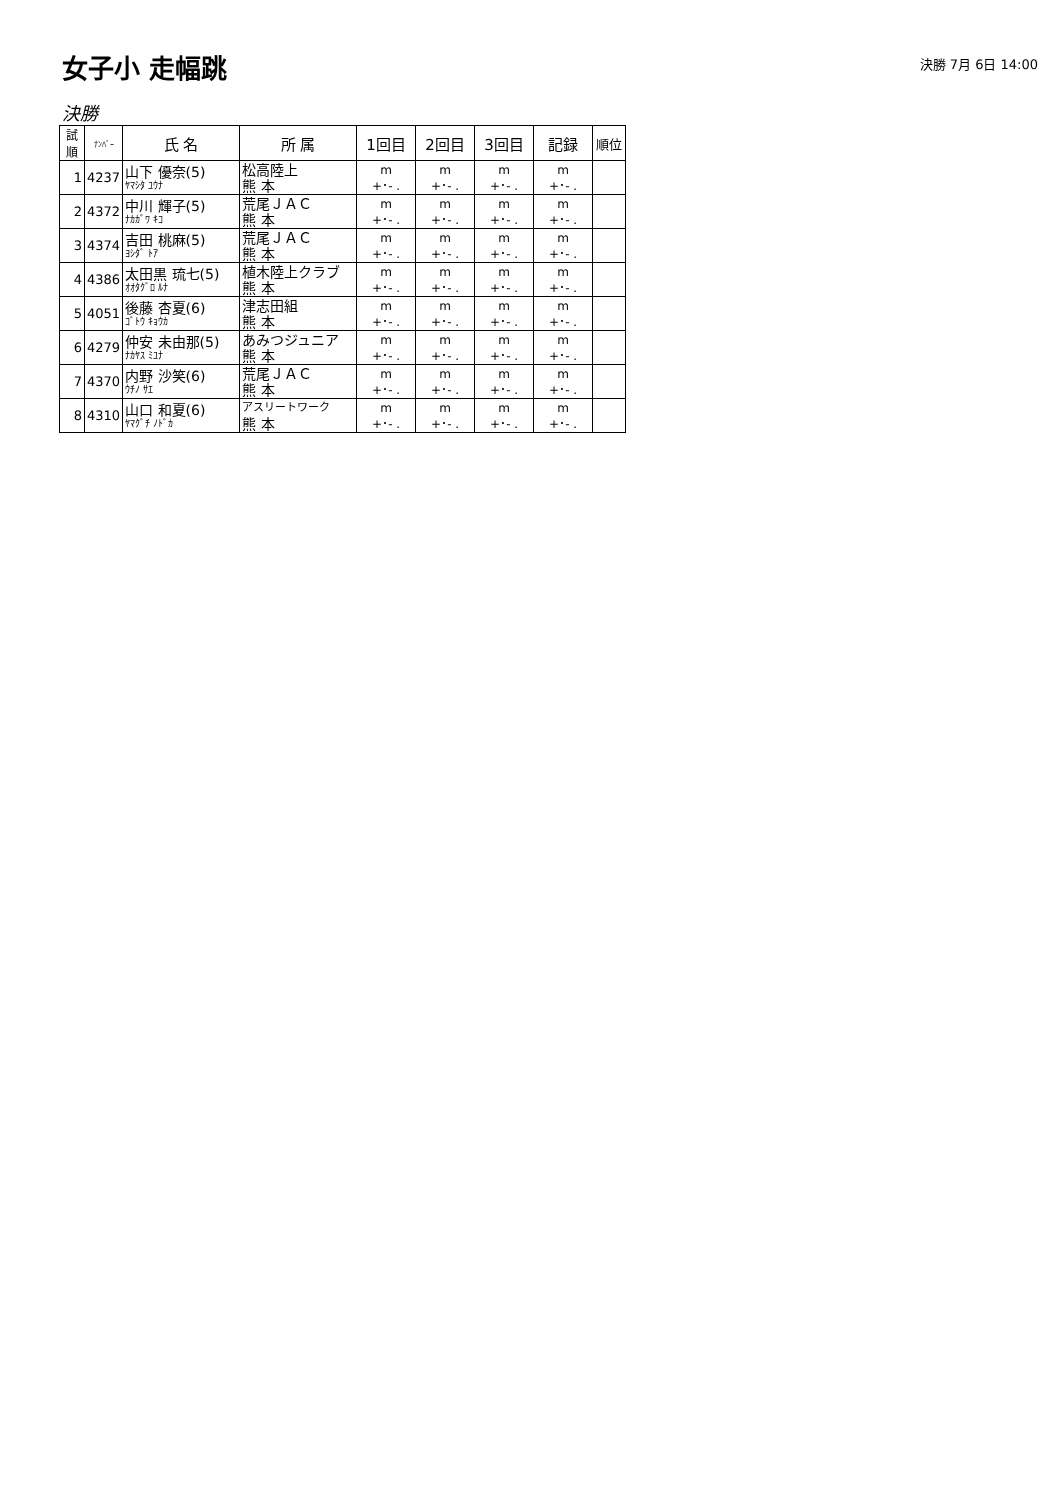女子小 走幅跳
決勝 7月 6日 14:00
決勝
| 試 順 | ﾅﾝﾊﾞｰ | 氏 名 | 所 属 | 1回目 | 2回目 | 3回目 | 記録 | 順位 |
| --- | --- | --- | --- | --- | --- | --- | --- | --- |
| 1 | 4237 | 山下 優奈(5) ﾔﾏｼﾀ ﾕｳﾅ | 松高陸上 熊 本 | m +･- . | m +･- . | m +･- . | m +･- . | |
| 2 | 4372 | 中川 輝子(5) ﾅｶｶﾞﾜ ｷｺ | 荒尾ＪＡＣ 熊 本 | m +･- . | m +･- . | m +･- . | m +･- . | |
| 3 | 4374 | 吉田 桃麻(5) ﾖｼﾀﾞ ﾄｱ | 荒尾ＪＡＣ 熊 本 | m +･- . | m +･- . | m +･- . | m +･- . | |
| 4 | 4386 | 太田黒 琉七(5) ｵｵﾀｸﾞﾛ ﾙﾅ | 植木陸上クラブ 熊 本 | m +･- . | m +･- . | m +･- . | m +･- . | |
| 5 | 4051 | 後藤 杏夏(6) ｺﾞﾄｳ ｷｮｳｶ | 津志田組 熊 本 | m +･- . | m +･- . | m +･- . | m +･- . | |
| 6 | 4279 | 仲安 未由那(5) ﾅｶﾔｽ ﾐﾕﾅ | あみつジュニア 熊 本 | m +･- . | m +･- . | m +･- . | m +･- . | |
| 7 | 4370 | 内野 沙笑(6) ｳﾁﾉ ｻｴ | 荒尾ＪＡＣ 熊 本 | m +･- . | m +･- . | m +･- . | m +･- . | |
| 8 | 4310 | 山口 和夏(6) ﾔﾏｸﾞﾁ ﾉﾄﾞｶ | アスリートワーク 熊 本 | m +･- . | m +･- . | m +･- . | m +･- . | |